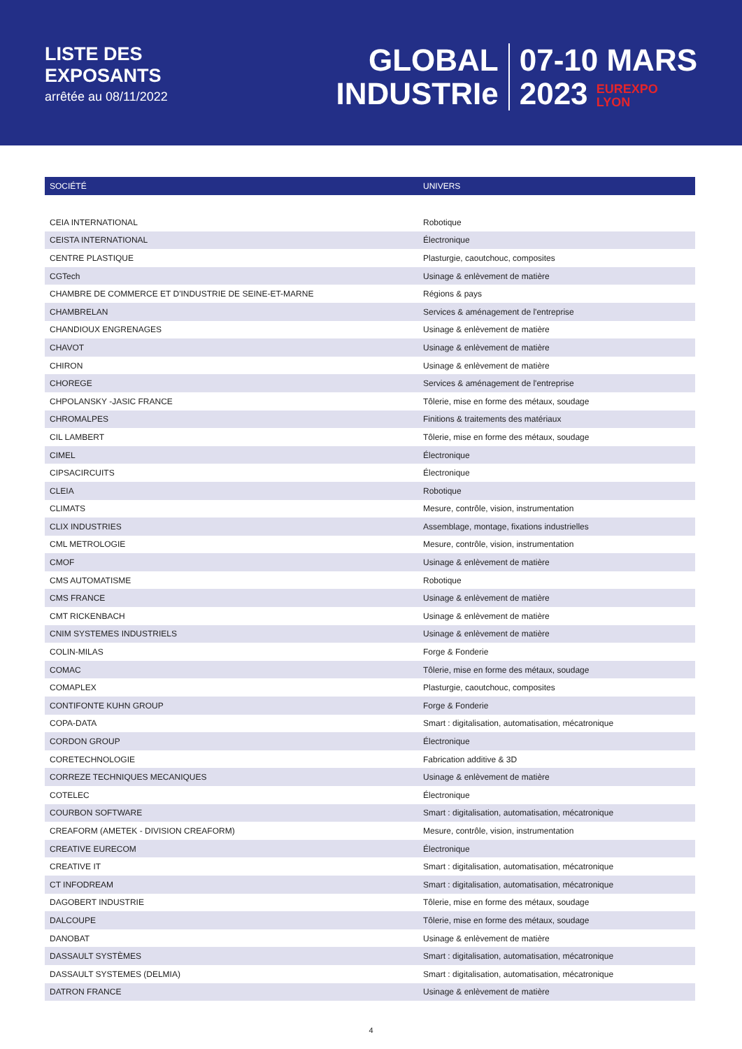LISTE DES
EXPOSANTS
arrêtée au 08/11/2022
GLOBAL
INDUSTRIe
07-10 MARS
2023 EUREXPO
LYON
| SOCIÉTÉ | UNIVERS |
| --- | --- |
| CEIA INTERNATIONAL | Robotique |
| CEISTA INTERNATIONAL | Électronique |
| CENTRE PLASTIQUE | Plasturgie, caoutchouc, composites |
| CGTech | Usinage & enlèvement de matière |
| CHAMBRE DE COMMERCE ET D'INDUSTRIE DE SEINE-ET-MARNE | Régions & pays |
| CHAMBRELAN | Services & aménagement de l'entreprise |
| CHANDIOUX ENGRENAGES | Usinage & enlèvement de matière |
| CHAVOT | Usinage & enlèvement de matière |
| CHIRON | Usinage & enlèvement de matière |
| CHOREGE | Services & aménagement de l'entreprise |
| CHPOLANSKY -JASIC FRANCE | Tôlerie, mise en forme des métaux, soudage |
| CHROMALPES | Finitions & traitements des matériaux |
| CIL LAMBERT | Tôlerie, mise en forme des métaux, soudage |
| CIMEL | Électronique |
| CIPSACIRCUITS | Électronique |
| CLEIA | Robotique |
| CLIMATS | Mesure, contrôle, vision, instrumentation |
| CLIX INDUSTRIES | Assemblage, montage, fixations industrielles |
| CML METROLOGIE | Mesure, contrôle, vision, instrumentation |
| CMOF | Usinage & enlèvement de matière |
| CMS AUTOMATISME | Robotique |
| CMS FRANCE | Usinage & enlèvement de matière |
| CMT RICKENBACH | Usinage & enlèvement de matière |
| CNIM SYSTEMES INDUSTRIELS | Usinage & enlèvement de matière |
| COLIN-MILAS | Forge & Fonderie |
| COMAC | Tôlerie, mise en forme des métaux, soudage |
| COMAPLEX | Plasturgie, caoutchouc, composites |
| CONTIFONTE KUHN GROUP | Forge & Fonderie |
| COPA-DATA | Smart : digitalisation, automatisation, mécatronique |
| CORDON GROUP | Électronique |
| CORETECHNOLOGIE | Fabrication additive & 3D |
| CORREZE TECHNIQUES MECANIQUES | Usinage & enlèvement de matière |
| COTELEC | Électronique |
| COURBON SOFTWARE | Smart : digitalisation, automatisation, mécatronique |
| CREAFORM (AMETEK - DIVISION CREAFORM) | Mesure, contrôle, vision, instrumentation |
| CREATIVE EURECOM | Électronique |
| CREATIVE IT | Smart : digitalisation, automatisation, mécatronique |
| CT INFODREAM | Smart : digitalisation, automatisation, mécatronique |
| DAGOBERT INDUSTRIE | Tôlerie, mise en forme des métaux, soudage |
| DALCOUPE | Tôlerie, mise en forme des métaux, soudage |
| DANOBAT | Usinage & enlèvement de matière |
| DASSAULT SYSTÈMES | Smart : digitalisation, automatisation, mécatronique |
| DASSAULT SYSTEMES (DELMIA) | Smart : digitalisation, automatisation, mécatronique |
| DATRON FRANCE | Usinage & enlèvement de matière |
4